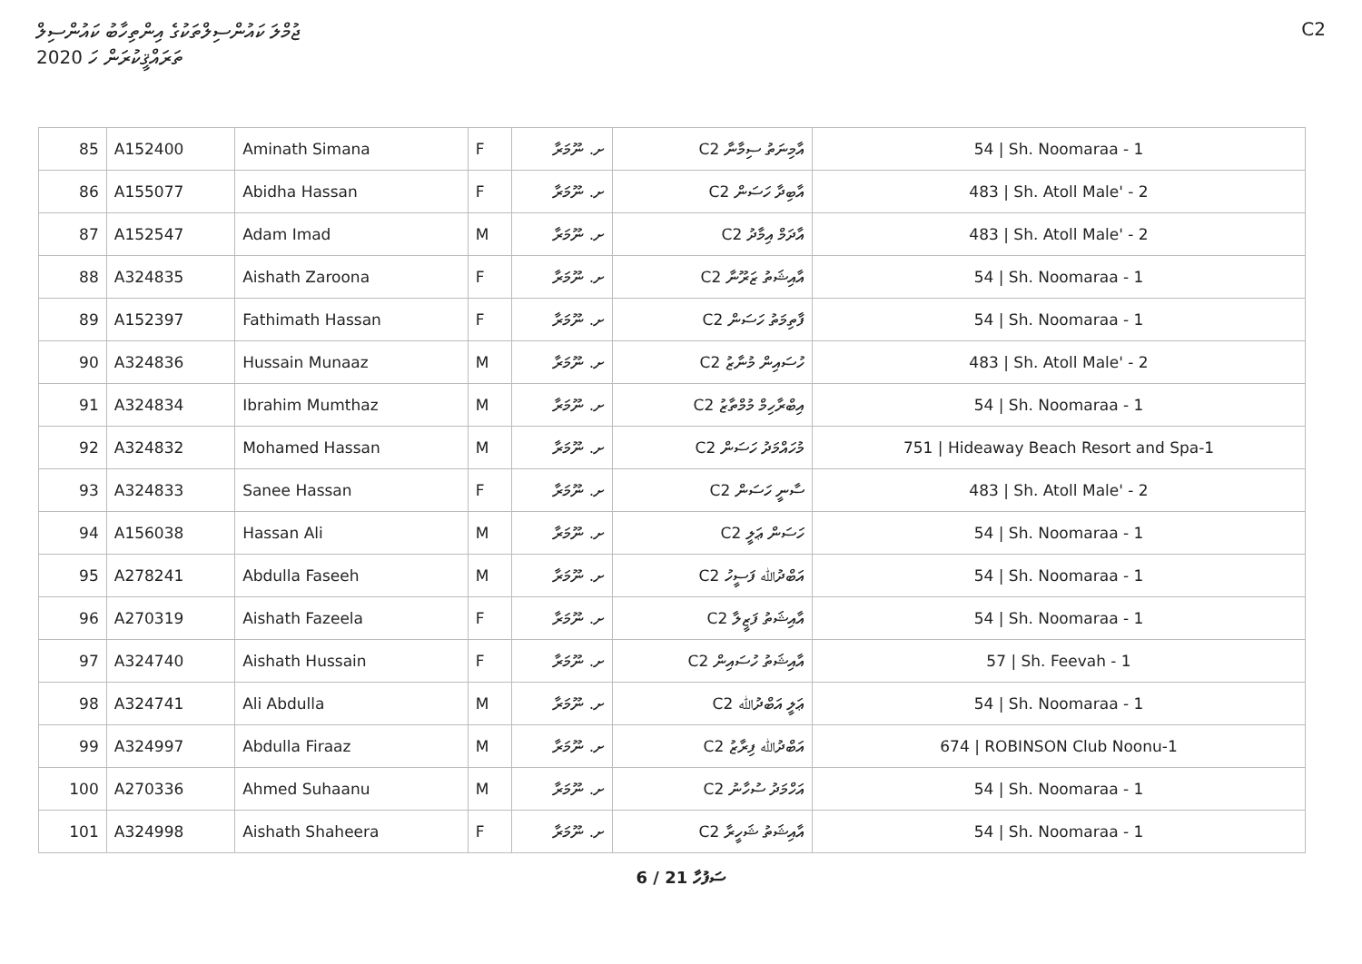ޖުމްލަ ކައުންސިލްތަކުގެ އިންތިހާބު ކައުންސިލް
ތަރައްޤީކުރަން ހަ 2020
C2
| 85 | A152400 | Aminath Simana | F | ށ. ނޫމަރާ | C2 އާމިނަތު ސިމާނާ | 54 / Sh. Noomaraa - 1 |
| 86 | A155077 | Abidha Hassan | F | ށ. ނޫމަރާ | C2 އާބިދާ ހަސަން | 483 / Sh. Atoll Male' - 2 |
| 87 | A152547 | Adam Imad | M | ށ. ނޫމަރާ | C2 އާދަމް އިމާދު | 483 / Sh. Atoll Male' - 2 |
| 88 | A324835 | Aishath Zaroona | F | ށ. ނޫމަރާ | C2 އާއިޝަތު ޒަރޫނާ | 54 / Sh. Noomaraa - 1 |
| 89 | A152397 | Fathimath Hassan | F | ށ. ނޫމަރާ | C2 ފާތިމަތު ހަސަން | 54 / Sh. Noomaraa - 1 |
| 90 | A324836 | Hussain Munaaz | M | ށ. ނޫމަރާ | C2 ހުސައިން މުނާޒު | 483 / Sh. Atoll Male' - 2 |
| 91 | A324834 | Ibrahim Mumthaz | M | ށ. ނޫމަރާ | C2 އިބްރާހިމް މުމްތާޒު | 54 / Sh. Noomaraa - 1 |
| 92 | A324832 | Mohamed Hassan | M | ށ. ނޫމަރާ | C2 މުހައްމަދު ހަސަން | 751 / Hideaway Beach Resort and Spa-1 |
| 93 | A324833 | Sanee Hassan | F | ށ. ނޫމަރާ | C2 ސާނީ ހަސަން | 483 / Sh. Atoll Male' - 2 |
| 94 | A156038 | Hassan Ali | M | ށ. ނޫމަރާ | C2 ހަސަން ޢަލީ | 54 / Sh. Noomaraa - 1 |
| 95 | A278241 | Abdulla Faseeh | M | ށ. ނޫމަރާ | C2 އަބްދުﷲ ފަސީހު | 54 / Sh. Noomaraa - 1 |
| 96 | A270319 | Aishath Fazeela | F | ށ. ނޫމަރާ | C2 އާއިޝަތު ފަޒީލާ | 54 / Sh. Noomaraa - 1 |
| 97 | A324740 | Aishath Hussain | F | ށ. ނޫމަރާ | C2 އާއިޝަތު ހުސައިން | 57 / Sh. Feevah - 1 |
| 98 | A324741 | Ali Abdulla | M | ށ. ނޫމަރާ | C2 ޢަލީ އަބްދުﷲ | 54 / Sh. Noomaraa - 1 |
| 99 | A324997 | Abdulla Firaaz | M | ށ. ނޫމަރާ | C2 އަބްދުﷲ ފިރާޒު | 674 / ROBINSON Club Noonu-1 |
| 100 | A270336 | Ahmed Suhaanu | M | ށ. ނޫމަރާ | C2 އަހްމަދު ސުހާނު | 54 / Sh. Noomaraa - 1 |
| 101 | A324998 | Aishath Shaheera | F | ށ. ނޫމަރާ | C2 އާއިޝަތު ޝަހީރާ | 54 / Sh. Noomaraa - 1 |
6 / 21 ސަފުހާ